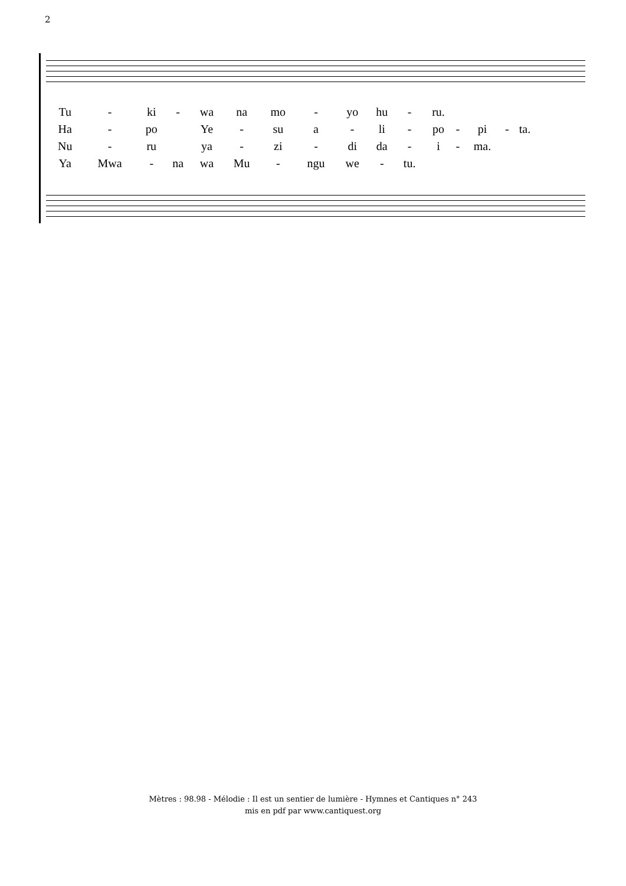2
| Tu | - | ki | - | wa | na | mo | - | yo | hu | - | ru. | | | | |
| Ha | - | po | | Ye | - | su | a | - | li | - | po | - | pi | - | ta. |
| Nu | - | ru | | ya | - | zi | - | di | da | - | i | - | ma. | | |
| Ya | Mwa | - | na | wa | Mu | - | ngu | we | - | tu. | | | | | |
Mètres : 98.98 - Mélodie : Il est un sentier de lumière - Hymnes et Cantiques n° 243
mis en pdf par www.cantiquest.org